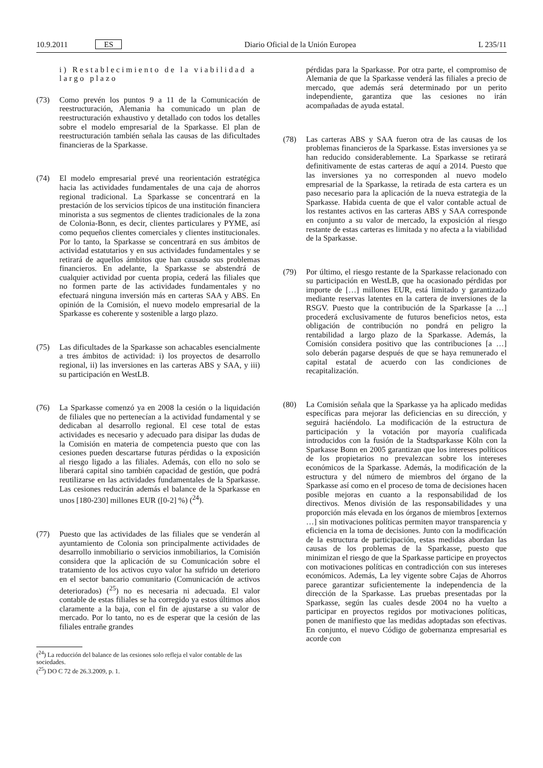10.9.2011 ES Diario Oficial de la Unión Europea L 235/11
i) Restablecimiento de la viabilidad a largo plazo
(73) Como prevén los puntos 9 a 11 de la Comunicación de reestructuración, Alemania ha comunicado un plan de reestructuración exhaustivo y detallado con todos los detalles sobre el modelo empresarial de la Sparkasse. El plan de reestructuración también señala las causas de las dificultades financieras de la Sparkasse.
(74) El modelo empresarial prevé una reorientación estratégica hacia las actividades fundamentales de una caja de ahorros regional tradicional. La Sparkasse se concentrará en la prestación de los servicios típicos de una institución financiera minorista a sus segmentos de clientes tradicionales de la zona de Colonia-Bonn, es decir, clientes particulares y PYME, así como pequeños clientes comerciales y clientes institucionales. Por lo tanto, la Sparkasse se concentrará en sus ámbitos de actividad estatutarios y en sus actividades fundamentales y se retirará de aquellos ámbitos que han causado sus problemas financieros. En adelante, la Sparkasse se abstendrá de cualquier actividad por cuenta propia, cederá las filiales que no formen parte de las actividades fundamentales y no efectuará ninguna inversión más en carteras SAA y ABS. En opinión de la Comisión, el nuevo modelo empresarial de la Sparkasse es coherente y sostenible a largo plazo.
(75) Las dificultades de la Sparkasse son achacables esencialmente a tres ámbitos de actividad: i) los proyectos de desarrollo regional, ii) las inversiones en las carteras ABS y SAA, y iii) su participación en WestLB.
(76) La Sparkasse comenzó ya en 2008 la cesión o la liquidación de filiales que no pertenecían a la actividad fundamental y se dedicaban al desarrollo regional. El cese total de estas actividades es necesario y adecuado para disipar las dudas de la Comisión en materia de competencia puesto que con las cesiones pueden descartarse futuras pérdidas o la exposición al riesgo ligado a las filiales. Además, con ello no solo se liberará capital sino también capacidad de gestión, que podrá reutilizarse en las actividades fundamentales de la Sparkasse. Las cesiones reducirán además el balance de la Sparkasse en unos [180-230] millones EUR ([0-2] %) (<sup>24</sup>).
(77) Puesto que las actividades de las filiales que se venderán al ayuntamiento de Colonia son principalmente actividades de desarrollo inmobiliario o servicios inmobiliarios, la Comisión considera que la aplicación de su Comunicación sobre el tratamiento de los activos cuyo valor ha sufrido un deterioro en el sector bancario comunitario (Comunicación de activos deteriorados) (<sup>25</sup>) no es necesaria ni adecuada. El valor contable de estas filiales se ha corregido ya estos últimos años claramente a la baja, con el fin de ajustarse a su valor de mercado. Por lo tanto, no es de esperar que la cesión de las filiales entrañe grandes
(<sup>24</sup>) La reducción del balance de las cesiones solo refleja el valor contable de las sociedades.
(<sup>25</sup>) DO C 72 de 26.3.2009, p. 1.
pérdidas para la Sparkasse. Por otra parte, el compromiso de Alemania de que la Sparkasse venderá las filiales a precio de mercado, que además será determinado por un perito independiente, garantiza que las cesiones no irán acompañadas de ayuda estatal.
(78) Las carteras ABS y SAA fueron otra de las causas de los problemas financieros de la Sparkasse. Estas inversiones ya se han reducido considerablemente. La Sparkasse se retirará definitivamente de estas carteras de aquí a 2014. Puesto que las inversiones ya no corresponden al nuevo modelo empresarial de la Sparkasse, la retirada de esta cartera es un paso necesario para la aplicación de la nueva estrategia de la Sparkasse. Habida cuenta de que el valor contable actual de los restantes activos en las carteras ABS y SAA corresponde en conjunto a su valor de mercado, la exposición al riesgo restante de estas carteras es limitada y no afecta a la viabilidad de la Sparkasse.
(79) Por último, el riesgo restante de la Sparkasse relacionado con su participación en WestLB, que ha ocasionado pérdidas por importe de […] millones EUR, está limitado y garantizado mediante reservas latentes en la cartera de inversiones de la RSGV. Puesto que la contribución de la Sparkasse [a …] procederá exclusivamente de futuros beneficios netos, esta obligación de contribución no pondrá en peligro la rentabilidad a largo plazo de la Sparkasse. Además, la Comisión considera positivo que las contribuciones [a …] solo deberán pagarse después de que se haya remunerado el capital estatal de acuerdo con las condiciones de recapitalización.
(80) La Comisión señala que la Sparkasse ya ha aplicado medidas específicas para mejorar las deficiencias en su dirección, y seguirá haciéndolo. La modificación de la estructura de participación y la votación por mayoría cualificada introducidos con la fusión de la Stadtsparkasse Köln con la Sparkasse Bonn en 2005 garantizan que los intereses políticos de los propietarios no prevalezcan sobre los intereses económicos de la Sparkasse. Además, la modificación de la estructura y del número de miembros del órgano de la Sparkasse así como en el proceso de toma de decisiones hacen posible mejoras en cuanto a la responsabilidad de los directivos. Menos división de las responsabilidades y una proporción más elevada en los órganos de miembros [externos …] sin motivaciones políticas permiten mayor transparencia y eficiencia en la toma de decisiones. Junto con la modificación de la estructura de participación, estas medidas abordan las causas de los problemas de la Sparkasse, puesto que minimizan el riesgo de que la Sparkasse participe en proyectos con motivaciones políticas en contradicción con sus intereses económicos. Además, La ley vigente sobre Cajas de Ahorros parece garantizar suficientemente la independencia de la dirección de la Sparkasse. Las pruebas presentadas por la Sparkasse, según las cuales desde 2004 no ha vuelto a participar en proyectos regidos por motivaciones políticas, ponen de manifiesto que las medidas adoptadas son efectivas. En conjunto, el nuevo Código de gobernanza empresarial es acorde con